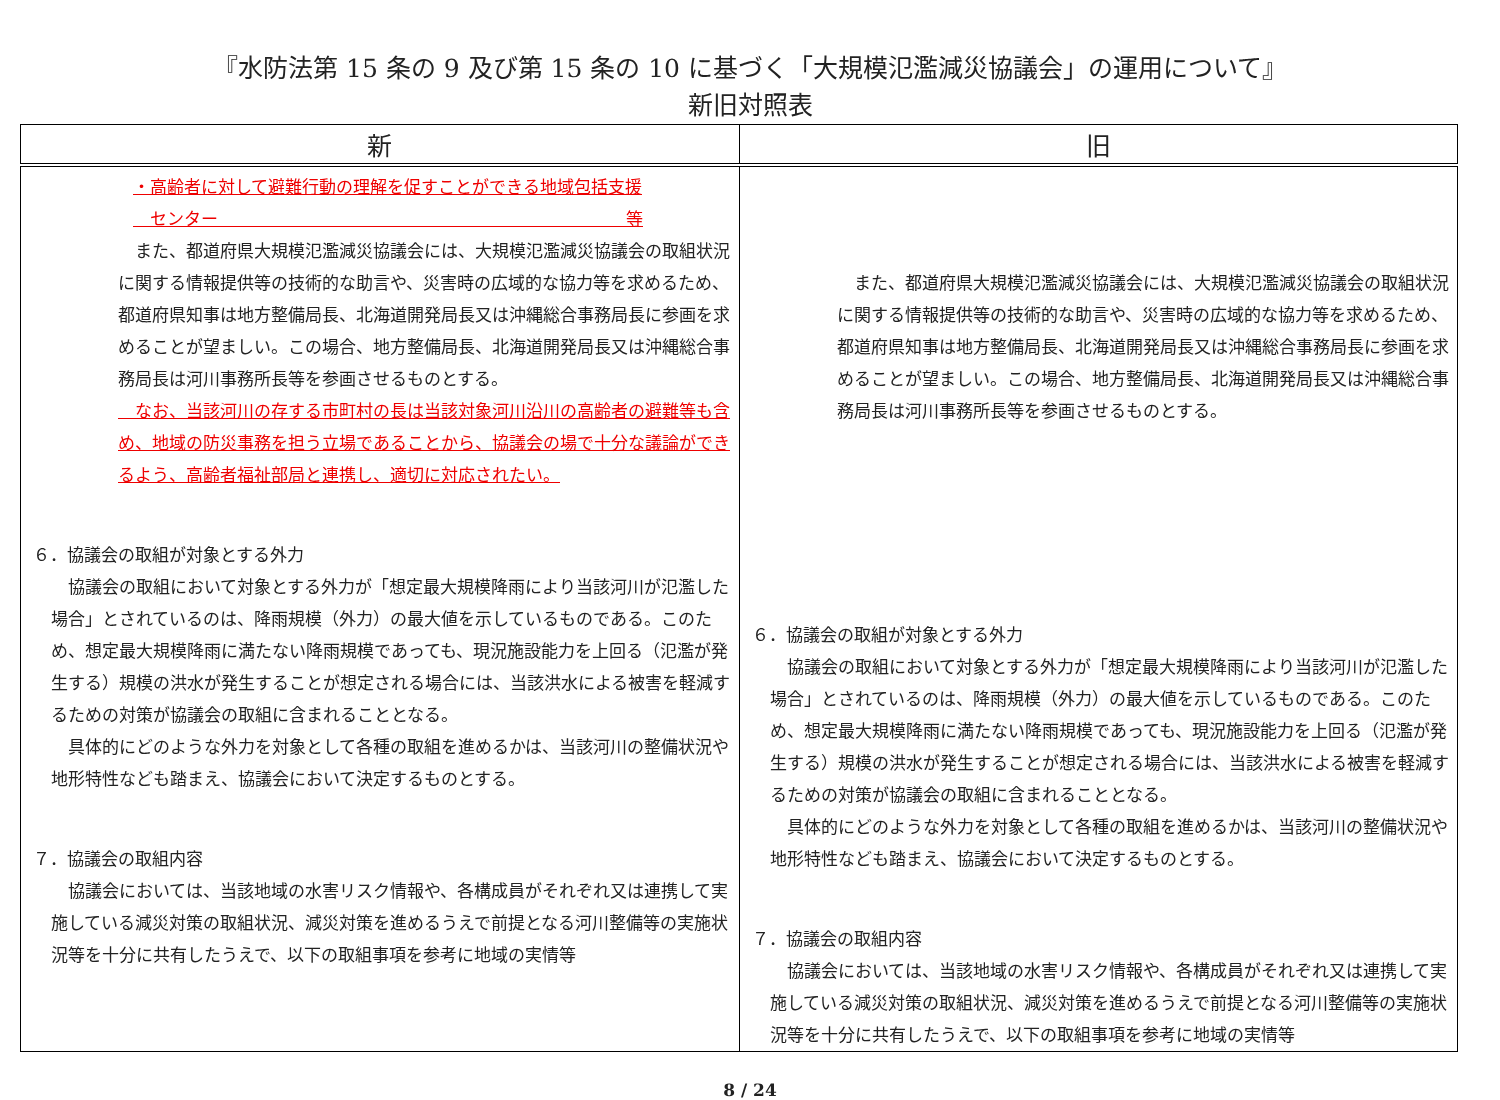『水防法第 15 条の 9 及び第 15 条の 10 に基づく「大規模氾濫減災協議会」の運用について』
新旧対照表
| 新 | 旧 |
| --- | --- |
| ・高齢者に対して避難行動の理解を促すことができる地域包括支援 センター 等 また、都道府県大規模氾濫減災協議会には、大規模氾濫減災協議会の取組状況に関する情報提供等の技術的な助言や、災害時の広域的な協力等を求めるため、都道府県知事は地方整備局長、北海道開発局長又は沖縄総合事務局長に参画を求めることが望ましい。この場合、地方整備局長、北海道開発局長又は沖縄総合事務局長は河川事務所長等を参画させるものとする。 なお、当該河川の存する市町村の長は当該対象河川沿川の高齢者の避難等も含め、地域の防災事務を担う立場であることから、協議会の場で十分な議論ができるよう、高齢者福祉部局と連携し、適切に対応されたい。 ６．協議会の取組が対象とする外力 協議会の取組において対象とする外力が「想定最大規模降雨により当該河川が氾濫した場合」とされているのは、降雨規模（外力）の最大値を示しているものである。このため、想定最大規模降雨に満たない降雨規模であっても、現況施設能力を上回る（氾濫が発生する）規模の洪水が発生することが想定される場合には、当該洪水による被害を軽減するための対策が協議会の取組に含まれることとなる。 具体的にどのような外力を対象として各種の取組を進めるかは、当該河川の整備状況や地形特性なども踏まえ、協議会において決定するものとする。 ７．協議会の取組内容 協議会においては、当該地域の水害リスク情報や、各構成員がそれぞれ又は連携して実施している減災対策の取組状況、減災対策を進めるうえで前提となる河川整備等の実施状況等を十分に共有したうえで、以下の取組事項を参考に地域の実情等 | また、都道府県大規模氾濫減災協議会には、大規模氾濫減災協議会の取組状況に関する情報提供等の技術的な助言や、災害時の広域的な協力等を求めるため、都道府県知事は地方整備局長、北海道開発局長又は沖縄総合事務局長に参画を求めることが望ましい。この場合、地方整備局長、北海道開発局長又は沖縄総合事務局長は河川事務所長等を参画させるものとする。 ６．協議会の取組が対象とする外力 協議会の取組において対象とする外力が「想定最大規模降雨により当該河川が氾濫した場合」とされているのは、降雨規模（外力）の最大値を示しているものである。このため、想定最大規模降雨に満たない降雨規模であっても、現況施設能力を上回る（氾濫が発生する）規模の洪水が発生することが想定される場合には、当該洪水による被害を軽減するための対策が協議会の取組に含まれることとなる。 具体的にどのような外力を対象として各種の取組を進めるかは、当該河川の整備状況や地形特性なども踏まえ、協議会において決定するものとする。 ７．協議会の取組内容 協議会においては、当該地域の水害リスク情報や、各構成員がそれぞれ又は連携して実施している減災対策の取組状況、減災対策を進めるうえで前提となる河川整備等の実施状況等を十分に共有したうえで、以下の取組事項を参考に地域の実情等 |
8 / 24